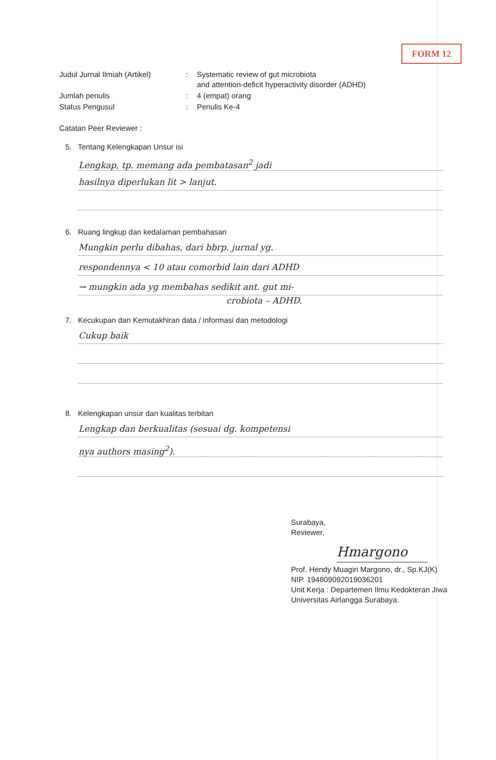FORM 12
| Judul Jurnal Ilmiah (Artikel) | : | Systematic review of gut microbiota and attention-deficit hyperactivity disorder (ADHD) |
| Jumlah penulis | : | 4 (empat) orang |
| Status Pengusul | : | Penulis Ke-4 |
Catatan Peer Reviewer :
5. Tentang Kelengkapan Unsur isi
Lengkap, tp. memang ada pembatasan<sup>2</sup> jadi
hasilnya diperlukan lit > lanjut.
6. Ruang lingkup dan kedalaman pembahasan
Mungkin perlu dibahas, dari bbrp. jurnal yg.
respondennya < 10 atau comorbid lain dari ADHD
→ mungkin ada yg membahas sedikit ant. gut mi-
crobiota – ADHD.
7. Kecukupan dan Kemutakhiran data / informasi dan metodologi
Cukup baik
8. Kelengkapan unsur dan kualitas terbitan
Lengkap dan berkualitas (sesuai dg. kompetensi
nya authors masing<sup>2</sup>).
Surabaya,
Reviewer,
Hmargono
Prof. Hendy Muagiri Margono, dr., Sp.KJ(K)
NIP. 194809092019036201
Unit Kerja : Departemen Ilmu Kedokteran Jiwa
Universitas Airlangga Surabaya.